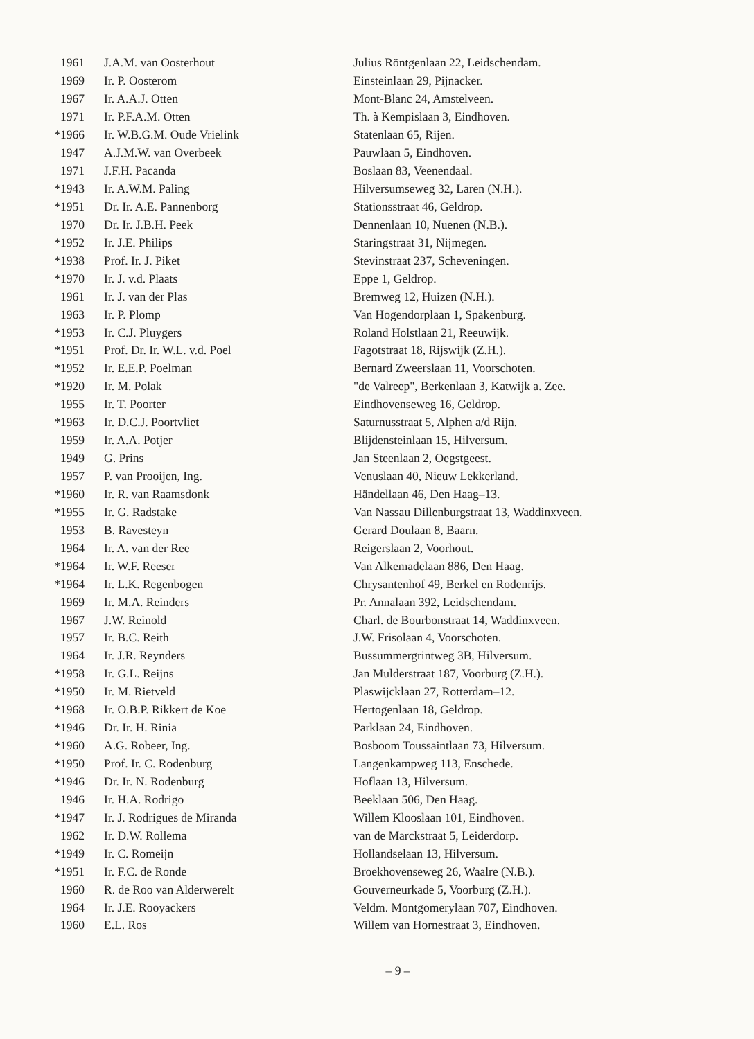| 1961 | J.A.M. van Oosterhout | Julius Röntgenlaan 22, Leidschendam. |
| 1969 | Ir. P. Oosterom | Einsteinlaan 29, Pijnacker. |
| 1967 | Ir. A.A.J. Otten | Mont-Blanc 24, Amstelveen. |
| 1971 | Ir. P.F.A.M. Otten | Th. à Kempislaan 3, Eindhoven. |
| *1966 | Ir. W.B.G.M. Oude Vrielink | Statenlaan 65, Rijen. |
| 1947 | A.J.M.W. van Overbeek | Pauwlaan 5, Eindhoven. |
| 1971 | J.F.H. Pacanda | Boslaan 83, Veenendaal. |
| *1943 | Ir. A.W.M. Paling | Hilversumseweg 32, Laren (N.H.). |
| *1951 | Dr. Ir. A.E. Pannenborg | Stationsstraat 46, Geldrop. |
| 1970 | Dr. Ir. J.B.H. Peek | Dennenlaan 10, Nuenen (N.B.). |
| *1952 | Ir. J.E. Philips | Staringstraat 31, Nijmegen. |
| *1938 | Prof. Ir. J. Piket | Stevinstraat 237, Scheveningen. |
| *1970 | Ir. J. v.d. Plaats | Eppe 1, Geldrop. |
| 1961 | Ir. J. van der Plas | Bremweg 12, Huizen (N.H.). |
| 1963 | Ir. P. Plomp | Van Hogendorplaan 1, Spakenburg. |
| *1953 | Ir. C.J. Pluygers | Roland Holstlaan 21, Reeuwijk. |
| *1951 | Prof. Dr. Ir. W.L. v.d. Poel | Fagotstraat 18, Rijswijk (Z.H.). |
| *1952 | Ir. E.E.P. Poelman | Bernard Zweerslaan 11, Voorschoten. |
| *1920 | Ir. M. Polak | "de Valreep", Berkenlaan 3, Katwijk a. Zee. |
| 1955 | Ir. T. Poorter | Eindhovenseweg 16, Geldrop. |
| *1963 | Ir. D.C.J. Poortvliet | Saturnusstraat 5, Alphen a/d Rijn. |
| 1959 | Ir. A.A. Potjer | Blijdensteinlaan 15, Hilversum. |
| 1949 | G. Prins | Jan Steenlaan 2, Oegstgeest. |
| 1957 | P. van Prooijen, Ing. | Venuslaan 40, Nieuw Lekkerland. |
| *1960 | Ir. R. van Raamsdonk | Händellaan 46, Den Haag–13. |
| *1955 | Ir. G. Radstake | Van Nassau Dillenburgstraat 13, Waddinxveen. |
| 1953 | B. Ravesteyn | Gerard Doulaan 8, Baarn. |
| 1964 | Ir. A. van der Ree | Reigerslaan 2, Voorhout. |
| *1964 | Ir. W.F. Reeser | Van Alkemadelaan 886, Den Haag. |
| *1964 | Ir. L.K. Regenbogen | Chrysantenhof 49, Berkel en Rodenrijs. |
| 1969 | Ir. M.A. Reinders | Pr. Annalaan 392, Leidschendam. |
| 1967 | J.W. Reinold | Charl. de Bourbonstraat 14, Waddinxveen. |
| 1957 | Ir. B.C. Reith | J.W. Frisolaan 4, Voorschoten. |
| 1964 | Ir. J.R. Reynders | Bussummergrintweg 3B, Hilversum. |
| *1958 | Ir. G.L. Reijns | Jan Mulderstraat 187, Voorburg (Z.H.). |
| *1950 | Ir. M. Rietveld | Plaswijcklaan 27, Rotterdam–12. |
| *1968 | Ir. O.B.P. Rikkert de Koe | Hertogenlaan 18, Geldrop. |
| *1946 | Dr. Ir. H. Rinia | Parklaan 24, Eindhoven. |
| *1960 | A.G. Robeer, Ing. | Bosboom Toussaintlaan 73, Hilversum. |
| *1950 | Prof. Ir. C. Rodenburg | Langenkampweg 113, Enschede. |
| *1946 | Dr. Ir. N. Rodenburg | Hoflaan 13, Hilversum. |
| 1946 | Ir. H.A. Rodrigo | Beeklaan 506, Den Haag. |
| *1947 | Ir. J. Rodrigues de Miranda | Willem Klooslaan 101, Eindhoven. |
| 1962 | Ir. D.W. Rollema | van de Marckstraat 5, Leiderdorp. |
| *1949 | Ir. C. Romeijn | Hollandselaan 13, Hilversum. |
| *1951 | Ir. F.C. de Ronde | Broekhovenseweg 26, Waalre (N.B.). |
| 1960 | R. de Roo van Alderwerelt | Gouverneurkade 5, Voorburg (Z.H.). |
| 1964 | Ir. J.E. Rooyackers | Veldm. Montgomerylaan 707, Eindhoven. |
| 1960 | E.L. Ros | Willem van Hornestraat 3, Eindhoven. |
– 9 –